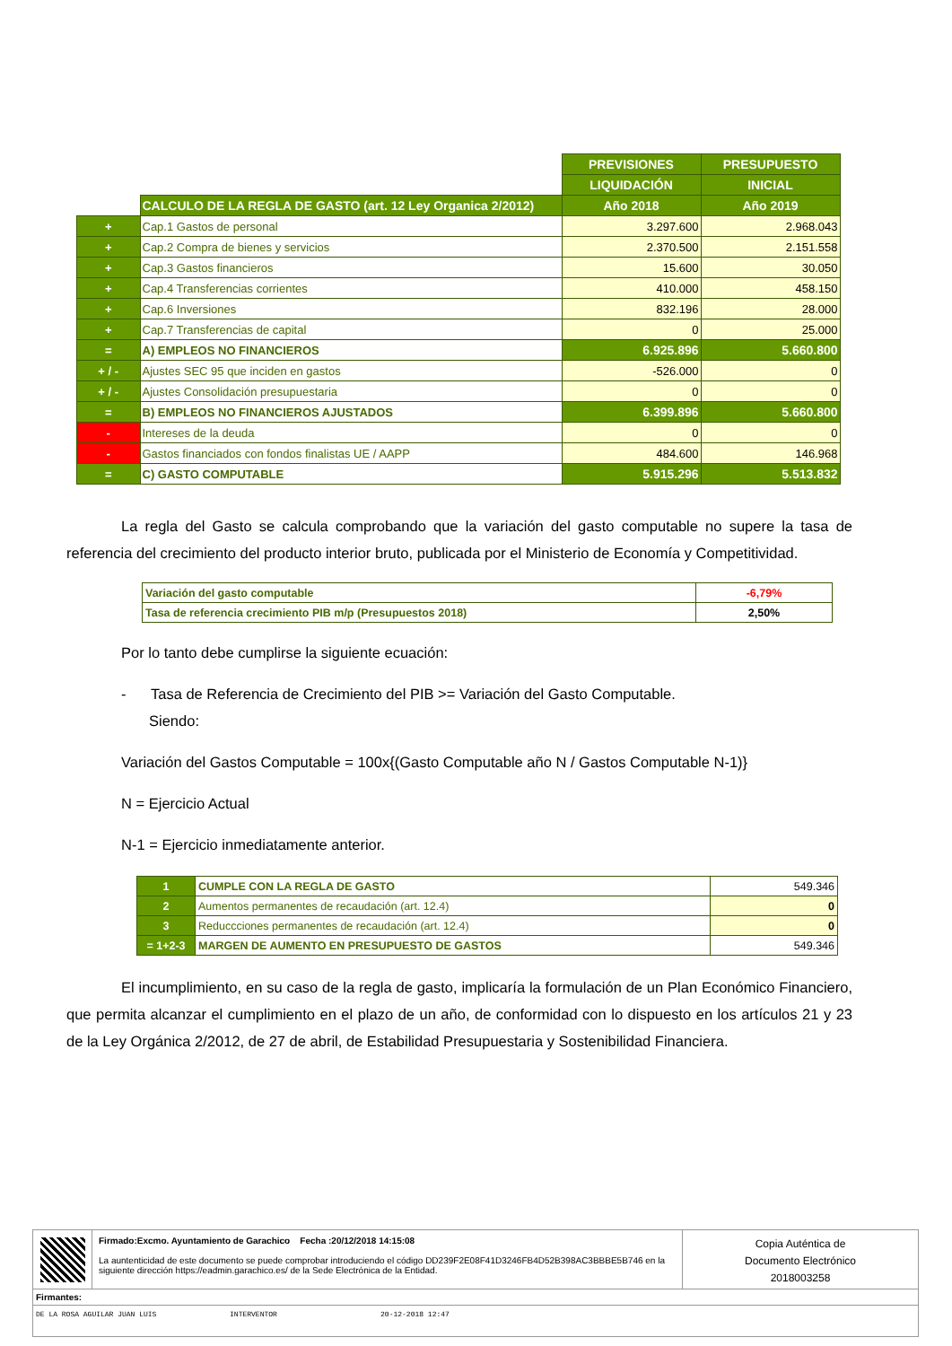| | | PREVISIONES | PRESUPUESTO |
| | | LIQUIDACIÓN | INICIAL |
| | CALCULO DE LA REGLA DE GASTO (art. 12 Ley Organica 2/2012) | Año 2018 | Año 2019 |
| + | Cap.1 Gastos de personal | 3.297.600 | 2.968.043 |
| + | Cap.2 Compra de bienes y servicios | 2.370.500 | 2.151.558 |
| + | Cap.3 Gastos financieros | 15.600 | 30.050 |
| + | Cap.4 Transferencias corrientes | 410.000 | 458.150 |
| + | Cap.6 Inversiones | 832.196 | 28.000 |
| + | Cap.7 Transferencias de capital | 0 | 25.000 |
| = | A) EMPLEOS NO FINANCIEROS | 6.925.896 | 5.660.800 |
| + / - | Ajustes SEC 95 que inciden en gastos | -526.000 | 0 |
| + / - | Ajustes Consolidación presupuestaria | 0 | 0 |
| = | B) EMPLEOS NO FINANCIEROS AJUSTADOS | 6.399.896 | 5.660.800 |
| - | Intereses de la deuda | 0 | 0 |
| - | Gastos financiados con fondos finalistas UE / AAPP | 484.600 | 146.968 |
| = | C) GASTO COMPUTABLE | 5.915.296 | 5.513.832 |
La regla del Gasto se calcula comprobando que la variación del gasto computable no supere la tasa de referencia del crecimiento del producto interior bruto, publicada por el Ministerio de Economía y Competitividad.
| Variación del gasto computable | -6,79% |
| Tasa de referencia crecimiento PIB m/p (Presupuestos 2018) | 2,50% |
Por lo tanto debe cumplirse la siguiente ecuación:
- Tasa de Referencia de Crecimiento del PIB >= Variación del Gasto Computable.
Siendo:
Variación del Gastos Computable = 100x{(Gasto Computable año N / Gastos Computable N-1)}
N = Ejercicio Actual
N-1 = Ejercicio inmediatamente anterior.
| 1 | CUMPLE CON LA REGLA DE GASTO | 549.346 |
| 2 | Aumentos permanentes de recaudación (art. 12.4) | 0 |
| 3 | Reduccciones permanentes de recaudación (art. 12.4) | 0 |
| = 1+2-3 | MARGEN DE AUMENTO EN PRESUPUESTO DE GASTOS | 549.346 |
El incumplimiento, en su caso de la regla de gasto, implicaría la formulación de un Plan Económico Financiero, que permita alcanzar el cumplimiento en el plazo de un año, de conformidad con lo dispuesto en los artículos 21 y 23 de la Ley Orgánica 2/2012, de 27 de abril, de Estabilidad Presupuestaria y Sostenibilidad Financiera.
Firmado:Excmo. Ayuntamiento de Garachico Fecha :20/12/2018 14:15:08
La auntenticidad de este documento se puede comprobar introduciendo el código DD239F2E08F41D3246FB4D52B398AC3BBBE5B746 en la siguiente dirección https://eadmin.garachico.es/ de la Sede Electrónica de la Entidad.
Copia Auténtica de
Documento Electrónico
2018003258
Firmantes:
DE LA ROSA AGUILAR JUAN LUIS INTERVENTOR 20-12-2018 12:47